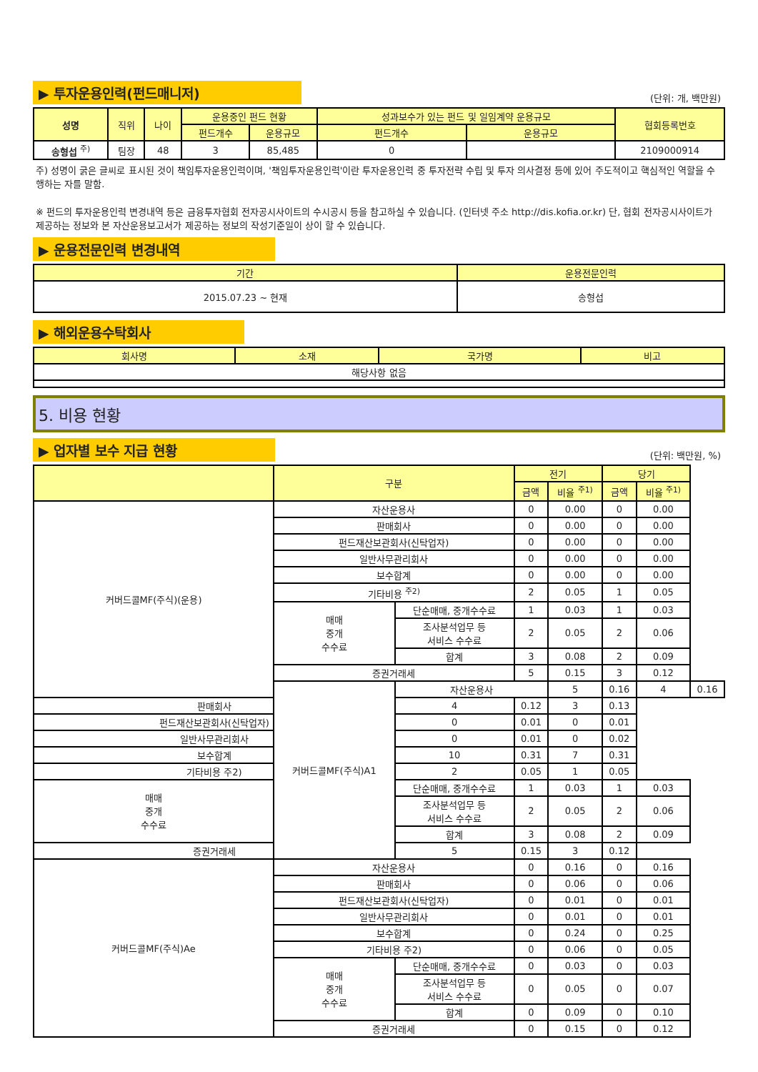▶ 투자운용인력(펀드매니저)
(단위: 개, 백만원)
| 성명 | 직위 | 나이 | 운용중인 펀드 현황 | | 성과보수가 있는 펀드 및 일임계약 운용규모 | | 협회등록번호 |
| --- | --- | --- | --- | --- | --- | --- | --- |
| | | | 펀드개수 | 운용규모 | 펀드개수 | 운용규모 | |
| 송형섭 <sup>주)</sup> | 팀장 | 48 | 3 | 85,485 | 0 | | 2109000914 |
주) 성명이 굵은 글씨로 표시된 것이 책임투자운용인력이며, '책임투자운용인력'이란 투자운용인력 중 투자전략 수립 및 투자 의사결정 등에 있어 주도적이고 핵심적인 역할을 수행하는 자를 말함.
※ 펀드의 투자운용인력 변경내역 등은 금융투자협회 전자공시사이트의 수시공시 등을 참고하실 수 있습니다. (인터넷 주소 http://dis.kofia.or.kr) 단, 협회 전자공시사이트가 제공하는 정보와 본 자산운용보고서가 제공하는 정보의 작성기준일이 상이 할 수 있습니다.
▶ 운용전문인력 변경내역
| 기간 | 운용전문인력 |
| --- | --- |
| 2015.07.23 ~ 현재 | 송형섭 |
▶ 해외운용수탁회사
| 회사명 | 소재 | 국가명 | 비고 |
| --- | --- | --- | --- |
| 해당사항 없음 | | | |
5. 비용 현황
▶ 업자별 보수 지급 현황
(단위: 백만원, %)
| | 구분 | | 전기 | | 당기 | | |
| --- | --- | --- | --- | --- | --- | --- | --- |
| | | | 금액 | 비율 <sup>주1)</sup> | 금액 | 비율 <sup>주1)</sup> | |
| 커버드콜MF(주식)(운용) | 자산운용사 | | 0 | 0.00 | 0 | 0.00 | |
| | 판매회사 | | 0 | 0.00 | 0 | 0.00 | |
| | 펀드재산보관회사(신탁업자) | | 0 | 0.00 | 0 | 0.00 | |
| | 일반사무관리회사 | | 0 | 0.00 | 0 | 0.00 | |
| | 보수합계 | | 0 | 0.00 | 0 | 0.00 | |
| | 기타비용 <sup>주2)</sup> | | 2 | 0.05 | 1 | 0.05 | |
| | 매매 중개 수수료 | 단순매매, 중개수수료 | 1 | 0.03 | 1 | 0.03 | |
| | | 조사분석업무 등 서비스 수수료 | 2 | 0.05 | 2 | 0.06 | |
| | | 합계 | 3 | 0.08 | 2 | 0.09 | |
| | 증권거래세 | | 5 | 0.15 | 3 | 0.12 | |
| | 커버드콜MF(주식)A1 | 자산운용사 | | 5 | 0.16 | 4 | 0.16 |
| 판매회사 | | 4 | 0.12 | 3 | 0.13 | | |
| 펀드재산보관회사(신탁업자) | | 0 | 0.01 | 0 | 0.01 | | |
| 일반사무관리회사 | | 0 | 0.01 | 0 | 0.02 | | |
| 보수합계 | | 10 | 0.31 | 7 | 0.31 | | |
| 기타비용 주2) | | 2 | 0.05 | 1 | 0.05 | | |
| 매매 중개 수수료 | | 단순매매, 중개수수료 | 1 | 0.03 | 1 | 0.03 | |
| | | 조사분석업무 등 서비스 수수료 | 2 | 0.05 | 2 | 0.06 | |
| | | 합계 | 3 | 0.08 | 2 | 0.09 | |
| 증권거래세 | | 5 | 0.15 | 3 | 0.12 | | |
| 커버드콜MF(주식)Ae | 자산운용사 | | 0 | 0.16 | 0 | 0.16 | |
| | 판매회사 | | 0 | 0.06 | 0 | 0.06 | |
| | 펀드재산보관회사(신탁업자) | | 0 | 0.01 | 0 | 0.01 | |
| | 일반사무관리회사 | | 0 | 0.01 | 0 | 0.01 | |
| | 보수합계 | | 0 | 0.24 | 0 | 0.25 | |
| | 기타비용 주2) | | 0 | 0.06 | 0 | 0.05 | |
| | 매매 중개 수수료 | 단순매매, 중개수수료 | 0 | 0.03 | 0 | 0.03 | |
| | | 조사분석업무 등 서비스 수수료 | 0 | 0.05 | 0 | 0.07 | |
| | | 합계 | 0 | 0.09 | 0 | 0.10 | |
| | 증권거래세 | | 0 | 0.15 | 0 | 0.12 | |